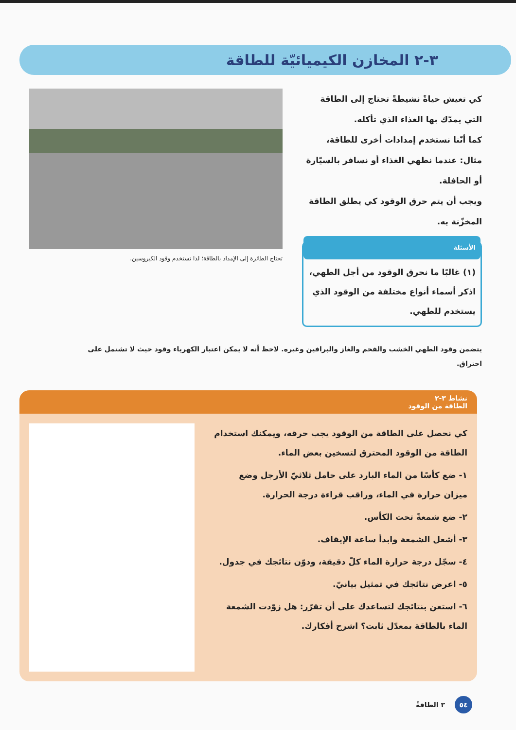٣-٢ المخازن الكيميائيّة للطاقة
كي تعيش حياةً نشيطةً تحتاج إلى الطاقة التي يمدّك بها الغذاء الذي تأكله.
كما أنّنا نستخدم إمدادات أخرى للطاقة، مثال: عندما نطهي الغذاء أو نسافر بالسيّارة أو الحافلة.
ويجب أن يتم حرق الوقود كي يطلق الطاقة المخزّنة به.
الأسئلة
(١) غالبًا ما نحرق الوقود من أجل الطهي، اذكر أسماء أنواع مختلفة من الوقود الذي يستخدم للطهي.
تحتاج الطائرة إلى الإمداد بالطاقة؛ لذا تستخدم وقود الكيروسين.
يتضمن وقود الطهي الخشب والفحم والغاز والبرافين وغيره. لاحظ أنه لا يمكن اعتبار الكهرباء وقود حيث لا تشتمل على احتراق.
نشاط ٣-٢
الطاقة من الوقود
كي نحصل على الطاقة من الوقود يجب حرقه، ويمكنك استخدام الطاقة من الوقود المحترق لتسخين بعض الماء.
١- ضع كأسًا من الماء البارد على حامل ثلاثيّ الأرجل وضع ميزان حرارة في الماء، وراقب قراءة درجة الحرارة.
٢- ضع شمعةً تحت الكأس.
٣- أشعل الشمعة وابدأ ساعة الإيقاف.
٤- سجّل درجة حرارة الماء كلّ دقيقة، ودوّن نتائجك في جدول.
٥- اعرض نتائجك في تمثيل بيانيّ.
٦- استعن بنتائجك لتساعدك على أن تقرّر: هل زوّدت الشمعة الماء بالطاقة بمعدّل ثابت؟ اشرح أفكارك.
٥٤ ٣ الطاقةُ